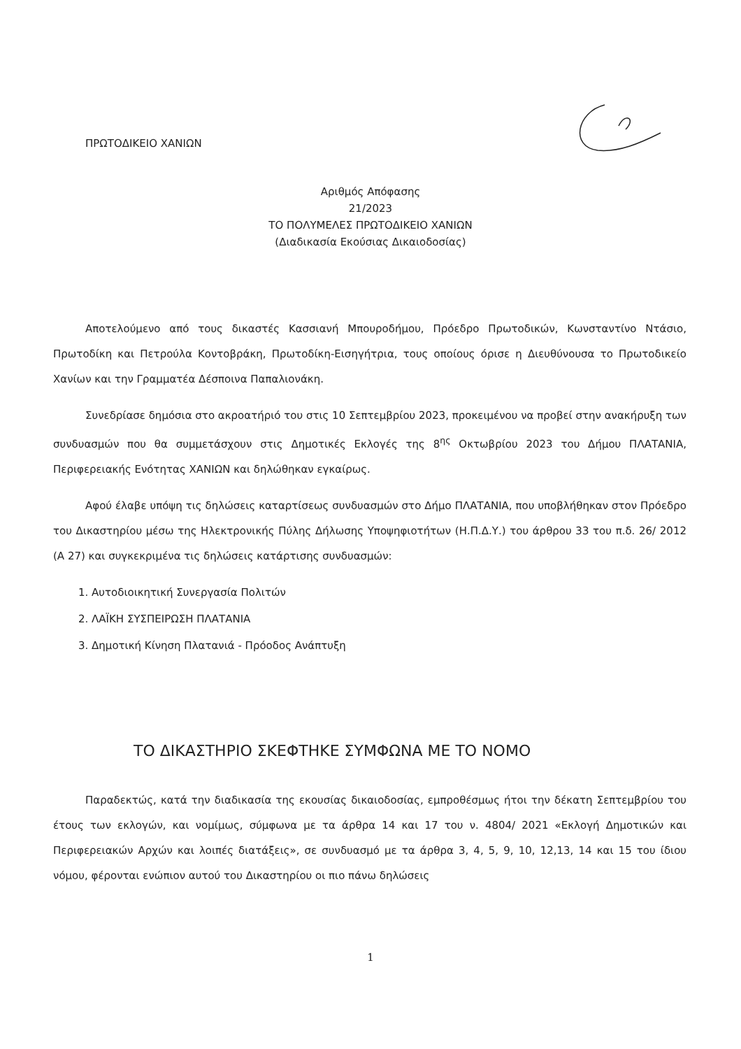ΠΡΩΤΟΔΙΚΕΙΟ ΧΑΝΙΩΝ
Αριθμός Απόφασης
21/2023
ΤΟ ΠΟΛΥΜΕΛΕΣ ΠΡΩΤΟΔΙΚΕΙΟ ΧΑΝΙΩΝ
(Διαδικασία Εκούσιας Δικαιοδοσίας)
Αποτελούμενο από τους δικαστές Κασσιανή Μπουροδήμου, Πρόεδρο Πρωτοδικών, Κωνσταντίνο Ντάσιο, Πρωτοδίκη και Πετρούλα Κοντοβράκη, Πρωτοδίκη-Εισηγήτρια, τους οποίους όρισε η Διευθύνουσα το Πρωτοδικείο Χανίων και την Γραμματέα Δέσποινα Παπαλιονάκη.
Συνεδρίασε δημόσια στο ακροατήριό του στις 10 Σεπτεμβρίου 2023, προκειμένου να προβεί στην ανακήρυξη των συνδυασμών που θα συμμετάσχουν στις Δημοτικές Εκλογές της 8<sup>ης</sup> Οκτωβρίου 2023 του Δήμου ΠΛΑΤΑΝΙΑ, Περιφερειακής Ενότητας ΧΑΝΙΩΝ και δηλώθηκαν εγκαίρως.
Αφού έλαβε υπόψη τις δηλώσεις καταρτίσεως συνδυασμών στο Δήμο ΠΛΑΤΑΝΙΑ, που υποβλήθηκαν στον Πρόεδρο του Δικαστηρίου μέσω της Ηλεκτρονικής Πύλης Δήλωσης Υποψηφιοτήτων (Η.Π.Δ.Υ.) του άρθρου 33 του π.δ. 26/ 2012 (Α 27) και συγκεκριμένα τις δηλώσεις κατάρτισης συνδυασμών:
1. Αυτοδιοικητική Συνεργασία Πολιτών
2. ΛΑΪΚΗ ΣΥΣΠΕΙΡΩΣΗ ΠΛΑΤΑΝΙΑ
3. Δημοτική Κίνηση Πλατανιά - Πρόοδος Ανάπτυξη
ΤΟ ΔΙΚΑΣΤΗΡΙΟ ΣΚΕΦΤΗΚΕ ΣΥΜΦΩΝΑ ΜΕ ΤΟ ΝΟΜΟ
Παραδεκτώς, κατά την διαδικασία της εκουσίας δικαιοδοσίας, εμπροθέσμως ήτοι την δέκατη Σεπτεμβρίου του έτους των εκλογών, και νομίμως, σύμφωνα με τα άρθρα 14 και 17 του ν. 4804/ 2021 «Εκλογή Δημοτικών και Περιφερειακών Αρχών και λοιπές διατάξεις», σε συνδυασμό με τα άρθρα 3, 4, 5, 9, 10, 12,13, 14 και 15 του ίδιου νόμου, φέρονται ενώπιον αυτού του Δικαστηρίου οι πιο πάνω δηλώσεις
1